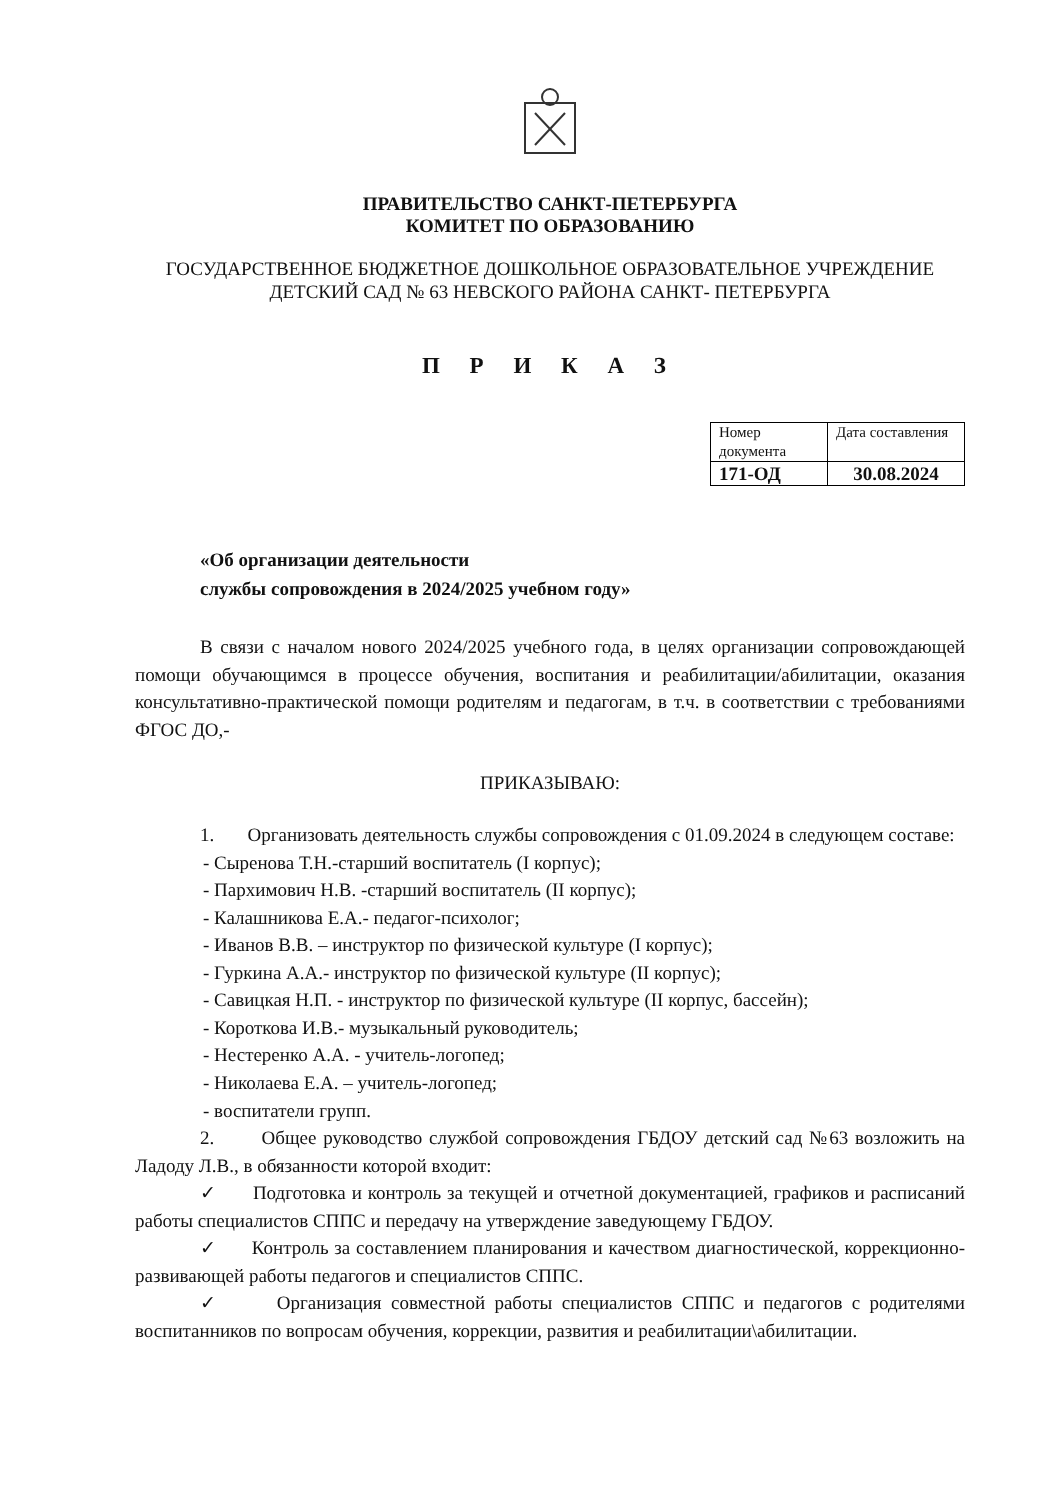ПРАВИТЕЛЬСТВО САНКТ-ПЕТЕРБУРГА
КОМИТЕТ ПО ОБРАЗОВАНИЮ
ГОСУДАРСТВЕННОЕ БЮДЖЕТНОЕ ДОШКОЛЬНОЕ ОБРАЗОВАТЕЛЬНОЕ УЧРЕЖДЕНИЕ
ДЕТСКИЙ САД № 63 НЕВСКОГО РАЙОНА САНКТ- ПЕТЕРБУРГА
П Р И К А З
| Номер документа | Дата составления |
| 171-ОД | 30.08.2024 |
«Об организации деятельности
службы сопровождения в 2024/2025 учебном году»
В связи с началом нового 2024/2025 учебного года, в целях организации сопровождающей помощи обучающимся в процессе обучения, воспитания и реабилитации/абилитации, оказания консультативно-практической помощи родителям и педагогам, в т.ч. в соответствии с требованиями ФГОС ДО,-
ПРИКАЗЫВАЮ:
1. Организовать деятельность службы сопровождения с 01.09.2024 в следующем составе:
- Сыренова Т.Н.-старший воспитатель (I корпус);
- Пархимович Н.В. -старший воспитатель (II корпус);
- Калашникова Е.А.- педагог-психолог;
- Иванов В.В. – инструктор по физической культуре (I корпус);
- Гуркина А.А.- инструктор по физической культуре (II корпус);
- Савицкая Н.П. - инструктор по физической культуре (II корпус, бассейн);
- Короткова И.В.- музыкальный руководитель;
- Нестеренко А.А. - учитель-логопед;
- Николаева Е.А. – учитель-логопед;
- воспитатели групп.
2. Общее руководство службой сопровождения ГБДОУ детский сад №63 возложить на Ладоду Л.В., в обязанности которой входит:
✓ Подготовка и контроль за текущей и отчетной документацией, графиков и расписаний работы специалистов СППС и передачу на утверждение заведующему ГБДОУ.
✓ Контроль за составлением планирования и качеством диагностической, коррекционно-развивающей работы педагогов и специалистов СППС.
✓ Организация совместной работы специалистов СППС и педагогов с родителями воспитанников по вопросам обучения, коррекции, развития и реабилитации\абилитации.